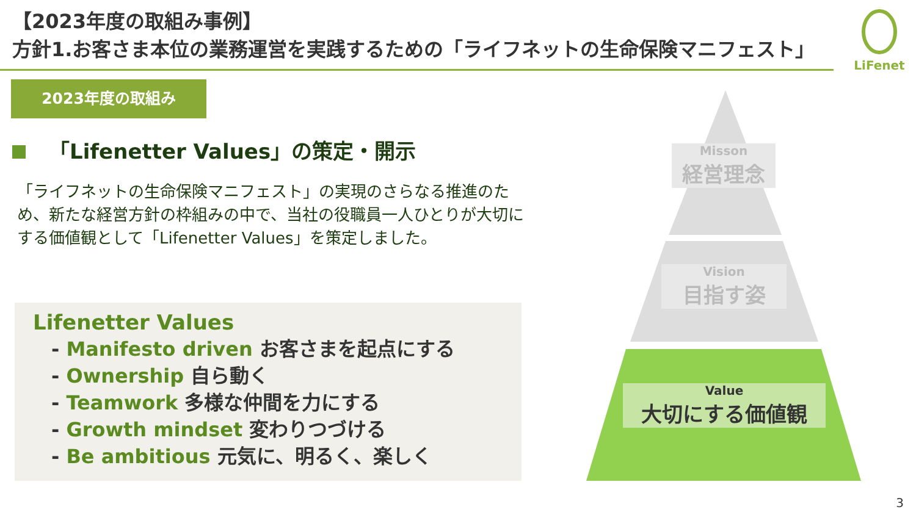【2023年度の取組み事例】
方針1.お客さま本位の業務運営を実践するための「ライフネットの生命保険マニフェスト」
LiFenet
2023年度の取組み
「Lifenetter Values」の策定・開示
「ライフネットの生命保険マニフェスト」の実現のさらなる推進のため、新たな経営方針の枠組みの中で、当社の役職員一人ひとりが大切にする価値観として「Lifenetter Values」を策定しました。
Lifenetter Values
- Manifesto driven お客さまを起点にする
- Ownership 自ら動く
- Teamwork 多様な仲間を力にする
- Growth mindset 変わりつづける
- Be ambitious 元気に、明るく、楽しく
Misson
経営理念
Vision
目指す姿
Value
大切にする価値観
3